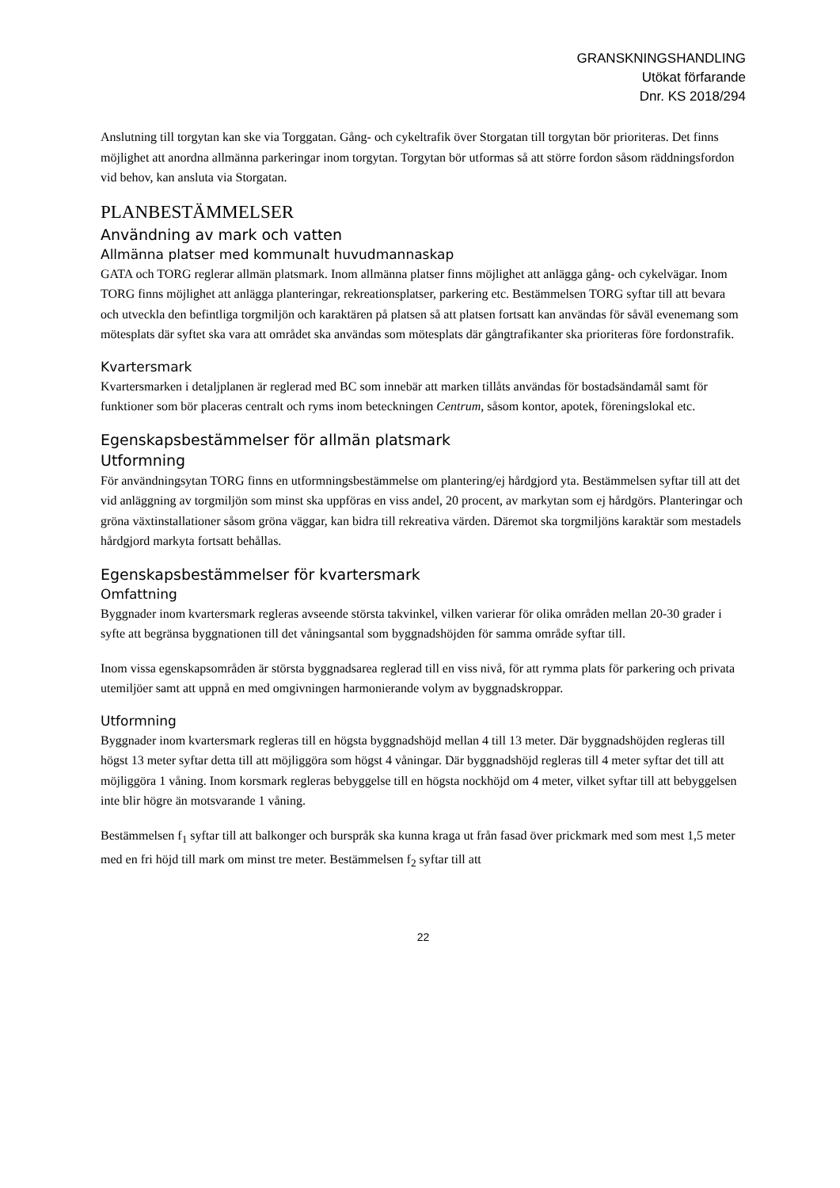GRANSKNINGSHANDLING
Utökat förfarande
Dnr. KS 2018/294
Anslutning till torgytan kan ske via Torggatan. Gång- och cykeltrafik över Storgatan till torgytan bör prioriteras. Det finns möjlighet att anordna allmänna parkeringar inom torgytan. Torgytan bör utformas så att större fordon såsom räddningsfordon vid behov, kan ansluta via Storgatan.
PLANBESTÄMMELSER
Användning av mark och vatten
Allmänna platser med kommunalt huvudmannaskap
GATA och TORG reglerar allmän platsmark. Inom allmänna platser finns möjlighet att anlägga gång- och cykelvägar. Inom TORG finns möjlighet att anlägga planteringar, rekreationsplatser, parkering etc. Bestämmelsen TORG syftar till att bevara och utveckla den befintliga torgmiljön och karaktären på platsen så att platsen fortsatt kan användas för såväl evenemang som mötesplats där syftet ska vara att området ska användas som mötesplats där gångtrafikanter ska prioriteras före fordonstrafik.
Kvartersmark
Kvartersmarken i detaljplanen är reglerad med BC som innebär att marken tillåts användas för bostadsändamål samt för funktioner som bör placeras centralt och ryms inom beteckningen Centrum, såsom kontor, apotek, föreningslokal etc.
Egenskapsbestämmelser för allmän platsmark
Utformning
För användningsytan TORG finns en utformningsbestämmelse om plantering/ej hårdgjord yta. Bestämmelsen syftar till att det vid anläggning av torgmiljön som minst ska uppföras en viss andel, 20 procent, av markytan som ej hårdgörs. Planteringar och gröna växtinstallationer såsom gröna väggar, kan bidra till rekreativa värden. Däremot ska torgmiljöns karaktär som mestadels hårdgjord markyta fortsatt behållas.
Egenskapsbestämmelser för kvartersmark
Omfattning
Byggnader inom kvartersmark regleras avseende största takvinkel, vilken varierar för olika områden mellan 20-30 grader i syfte att begränsa byggnationen till det våningsantal som byggnadshöjden för samma område syftar till.
Inom vissa egenskapsområden är största byggnadsarea reglerad till en viss nivå, för att rymma plats för parkering och privata utemiljöer samt att uppnå en med omgivningen harmonierande volym av byggnadskroppar.
Utformning
Byggnader inom kvartersmark regleras till en högsta byggnadshöjd mellan 4 till 13 meter. Där byggnadshöjden regleras till högst 13 meter syftar detta till att möjliggöra som högst 4 våningar. Där byggnadshöjd regleras till 4 meter syftar det till att möjliggöra 1 våning. Inom korsmark regleras bebyggelse till en högsta nockhöjd om 4 meter, vilket syftar till att bebyggelsen inte blir högre än motsvarande 1 våning.
Bestämmelsen f<sub>1</sub> syftar till att balkonger och burspråk ska kunna kraga ut från fasad över prickmark med som mest 1,5 meter med en fri höjd till mark om minst tre meter. Bestämmelsen f<sub>2</sub> syftar till att
22